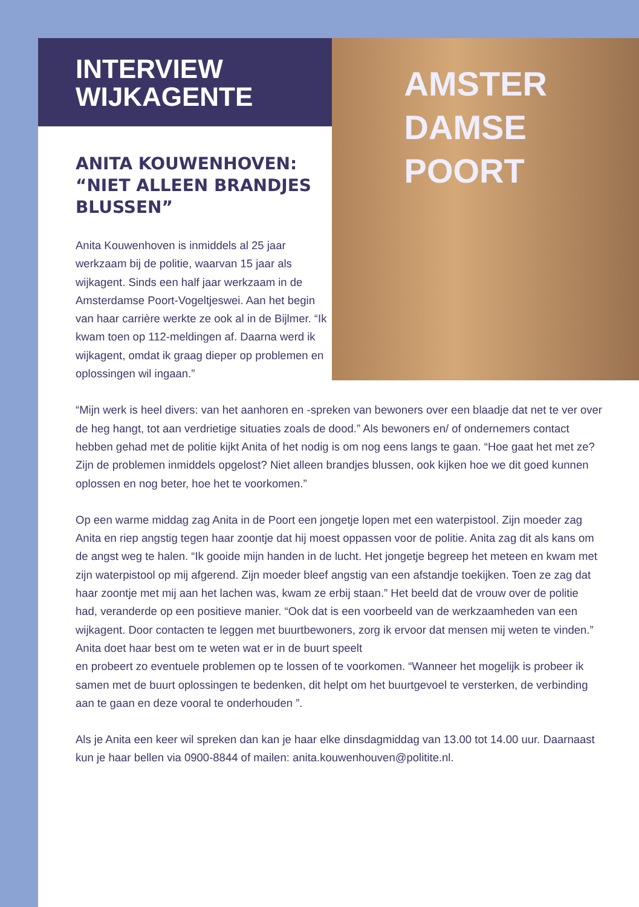INTERVIEW
WIJKAGENTE
ANITA KOUWENHOVEN: “NIET ALLEEN BRANDJES BLUSSEN”
Anita Kouwenhoven is inmiddels al 25 jaar werkzaam bij de politie, waarvan 15 jaar als wijkagent. Sinds een half jaar werkzaam in de Amsterdamse Poort-Vogeltjeswei. Aan het begin van haar carrière werkte ze ook al in de Bijlmer. “Ik kwam toen op 112-meldingen af. Daarna werd ik wijkagent, omdat ik graag dieper op problemen en oplossingen wil ingaan.”
AMSTER
DAMSE
POORT
“Mijn werk is heel divers: van het aanhoren en -spreken van bewoners over een blaadje dat net te ver over de heg hangt, tot aan verdrietige situaties zoals de dood.” Als bewoners en/ of ondernemers contact hebben gehad met de politie kijkt Anita of het nodig is om nog eens langs te gaan. “Hoe gaat het met ze? Zijn de problemen inmiddels opgelost? Niet alleen brandjes blussen, ook kijken hoe we dit goed kunnen oplossen en nog beter, hoe het te voorkomen.”
Op een warme middag zag Anita in de Poort een jongetje lopen met een waterpistool. Zijn moeder zag Anita en riep angstig tegen haar zoontje dat hij moest oppassen voor de politie. Anita zag dit als kans om de angst weg te halen. “Ik gooide mijn handen in de lucht. Het jongetje begreep het meteen en kwam met zijn waterpistool op mij afgerend. Zijn moeder bleef angstig van een afstandje toekijken. Toen ze zag dat haar zoontje met mij aan het lachen was, kwam ze erbij staan.” Het beeld dat de vrouw over de politie had, veranderde op een positieve manier. “Ook dat is een voorbeeld van de werkzaamheden van een wijkagent. Door contacten te leggen met buurtbewoners, zorg ik ervoor dat mensen mij weten te vinden.” Anita doet haar best om te weten wat er in de buurt speelt
en probeert zo eventuele problemen op te lossen of te voorkomen. “Wanneer het mogelijk is probeer ik samen met de buurt oplossingen te bedenken, dit helpt om het buurtgevoel te versterken, de verbinding aan te gaan en deze vooral te onderhouden ”.
Als je Anita een keer wil spreken dan kan je haar elke dinsdagmiddag van 13.00 tot 14.00 uur. Daarnaast kun je haar bellen via 0900-8844 of mailen: anita.kouwenhouven@politite.nl.